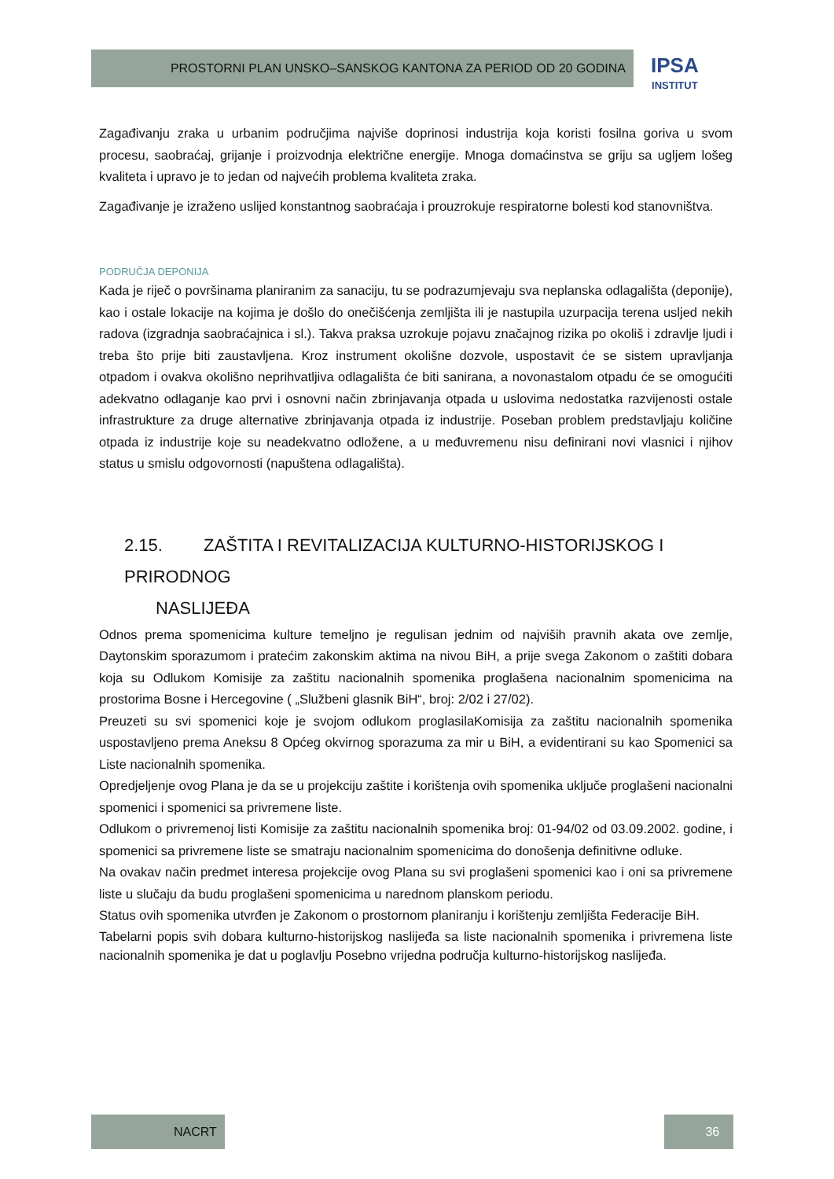PROSTORNI PLAN UNSKO–SANSKOG KANTONA ZA PERIOD OD 20 GODINA IPSA
INSTITUT
Zagađivanju zraka u urbanim područjima najviše doprinosi industrija koja koristi fosilna goriva u svom procesu, saobraćaj, grijanje i proizvodnja električne energije. Mnoga domaćinstva se griju sa ugljem lošeg kvaliteta i upravo je to jedan od najvećih problema kvaliteta zraka.
Zagađivanje je izraženo uslijed konstantnog saobraćaja i prouzrokuje respiratorne bolesti kod stanovništva.
PODRUČJA DEPONIJA
Kada je riječ o površinama planiranim za sanaciju, tu se podrazumjevaju sva neplanska odlagališta (deponije), kao i ostale lokacije na kojima je došlo do onečišćenja zemljišta ili je nastupila uzurpacija terena usljed nekih radova (izgradnja saobraćajnica i sl.). Takva praksa uzrokuje pojavu značajnog rizika po okoliš i zdravlje ljudi i treba što prije biti zaustavljena. Kroz instrument okolišne dozvole, uspostavit će se sistem upravljanja otpadom i ovakva okolišno neprihvatljiva odlagališta će biti sanirana, a novonastalom otpadu će se omogućiti adekvatno odlaganje kao prvi i osnovni način zbrinjavanja otpada u uslovima nedostatka razvijenosti ostale infrastrukture za druge alternative zbrinjavanja otpada iz industrije. Poseban problem predstavljaju količine otpada iz industrije koje su neadekvatno odložene, a u međuvremenu nisu definirani novi vlasnici i njihov status u smislu odgovornosti (napuštena odlagališta).
2.15. ZAŠTITA I REVITALIZACIJA KULTURNO-HISTORIJSKOG I PRIRODNOG
NASLIJEĐA
Odnos prema spomenicima kulture temeljno je regulisan jednim od najviših pravnih akata ove zemlje, Daytonskim sporazumom i pratećim zakonskim aktima na nivou BiH, a prije svega Zakonom o zaštiti dobara koja su Odlukom Komisije za zaštitu nacionalnih spomenika proglašena nacionalnim spomenicima na prostorima Bosne i Hercegovine ( „Službeni glasnik BiH“, broj: 2/02 i 27/02).
Preuzeti su svi spomenici koje je svojom odlukom proglasilaKomisija za zaštitu nacionalnih spomenika uspostavljeno prema Aneksu 8 Općeg okvirnog sporazuma za mir u BiH, a evidentirani su kao Spomenici sa Liste nacionalnih spomenika.
Opredjeljenje ovog Plana je da se u projekciju zaštite i korištenja ovih spomenika uključe proglašeni nacionalni spomenici i spomenici sa privremene liste.
Odlukom o privremenoj listi Komisije za zaštitu nacionalnih spomenika broj: 01-94/02 od 03.09.2002. godine, i spomenici sa privremene liste se smatraju nacionalnim spomenicima do donošenja definitivne odluke.
Na ovakav način predmet interesa projekcije ovog Plana su svi proglašeni spomenici kao i oni sa privremene liste u slučaju da budu proglašeni spomenicima u narednom planskom periodu.
Status ovih spomenika utvrđen je Zakonom o prostornom planiranju i korištenju zemljišta Federacije BiH.
Tabelarni popis svih dobara kulturno-historijskog naslijeđa sa liste nacionalnih spomenika i privremena liste nacionalnih spomenika je dat u poglavlju Posebno vrijedna područja kulturno-historijskog naslijeđa.
NACRT 36